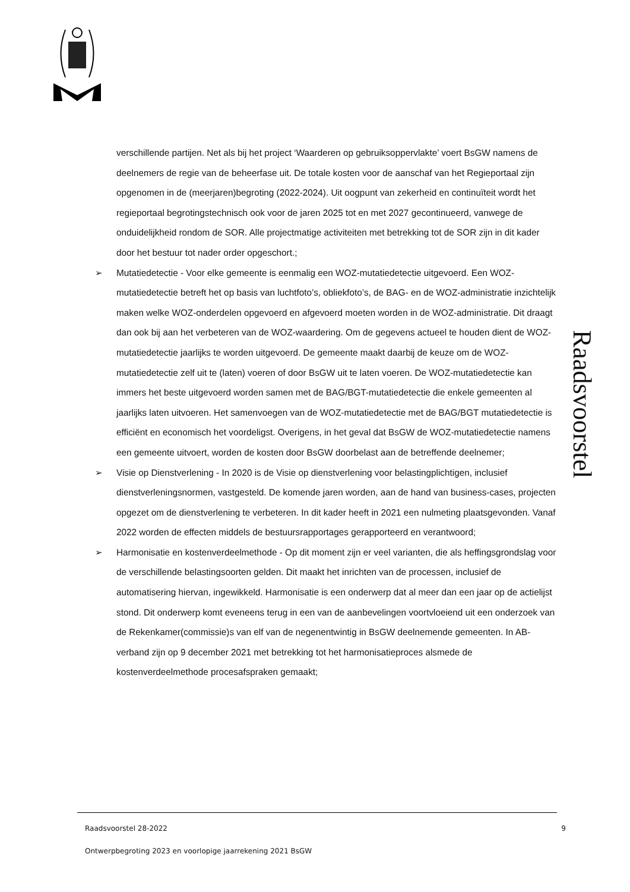Raadsvoorstel
verschillende partijen. Net als bij het project ‘Waarderen op gebruiksoppervlakte’ voert BsGW namens de deelnemers de regie van de beheerfase uit. De totale kosten voor de aanschaf van het Regieportaal zijn opgenomen in de (meerjaren)begroting (2022-2024). Uit oogpunt van zekerheid en continuïteit wordt het regieportaal begrotingstechnisch ook voor de jaren 2025 tot en met 2027 gecontinueerd, vanwege de onduidelijkheid rondom de SOR. Alle projectmatige activiteiten met betrekking tot de SOR zijn in dit kader door het bestuur tot nader order opgeschort.;
➢ Mutatiedetectie - Voor elke gemeente is eenmalig een WOZ-mutatiedetectie uitgevoerd. Een WOZ-mutatiedetectie betreft het op basis van luchtfoto’s, obliekfoto’s, de BAG- en de WOZ-administratie inzichtelijk maken welke WOZ-onderdelen opgevoerd en afgevoerd moeten worden in de WOZ-administratie. Dit draagt dan ook bij aan het verbeteren van de WOZ-waardering. Om de gegevens actueel te houden dient de WOZ-mutatiedetectie jaarlijks te worden uitgevoerd. De gemeente maakt daarbij de keuze om de WOZ-mutatiedetectie zelf uit te (laten) voeren of door BsGW uit te laten voeren. De WOZ-mutatiedetectie kan immers het beste uitgevoerd worden samen met de BAG/BGT-mutatiedetectie die enkele gemeenten al jaarlijks laten uitvoeren. Het samenvoegen van de WOZ-mutatiedetectie met de BAG/BGT mutatiedetectie is efficiënt en economisch het voordeligst. Overigens, in het geval dat BsGW de WOZ-mutatiedetectie namens een gemeente uitvoert, worden de kosten door BsGW doorbelast aan de betreffende deelnemer;
➢ Visie op Dienstverlening - In 2020 is de Visie op dienstverlening voor belastingplichtigen, inclusief dienstverleningsnormen, vastgesteld. De komende jaren worden, aan de hand van business-cases, projecten opgezet om de dienstverlening te verbeteren. In dit kader heeft in 2021 een nulmeting plaatsgevonden. Vanaf 2022 worden de effecten middels de bestuursrapportages gerapporteerd en verantwoord;
➢ Harmonisatie en kostenverdeelmethode - Op dit moment zijn er veel varianten, die als heffingsgrondslag voor de verschillende belastingsoorten gelden. Dit maakt het inrichten van de processen, inclusief de automatisering hiervan, ingewikkeld. Harmonisatie is een onderwerp dat al meer dan een jaar op de actielijst stond. Dit onderwerp komt eveneens terug in een van de aanbevelingen voortvloeiend uit een onderzoek van de Rekenkamer(commissie)s van elf van de negenentwintig in BsGW deelnemende gemeenten. In AB-verband zijn op 9 december 2021 met betrekking tot het harmonisatieproces alsmede de kostenverdeelmethode procesafspraken gemaakt;
Raadsvoorstel 28-2022 9
Ontwerpbegroting 2023 en voorlopige jaarrekening 2021 BsGW